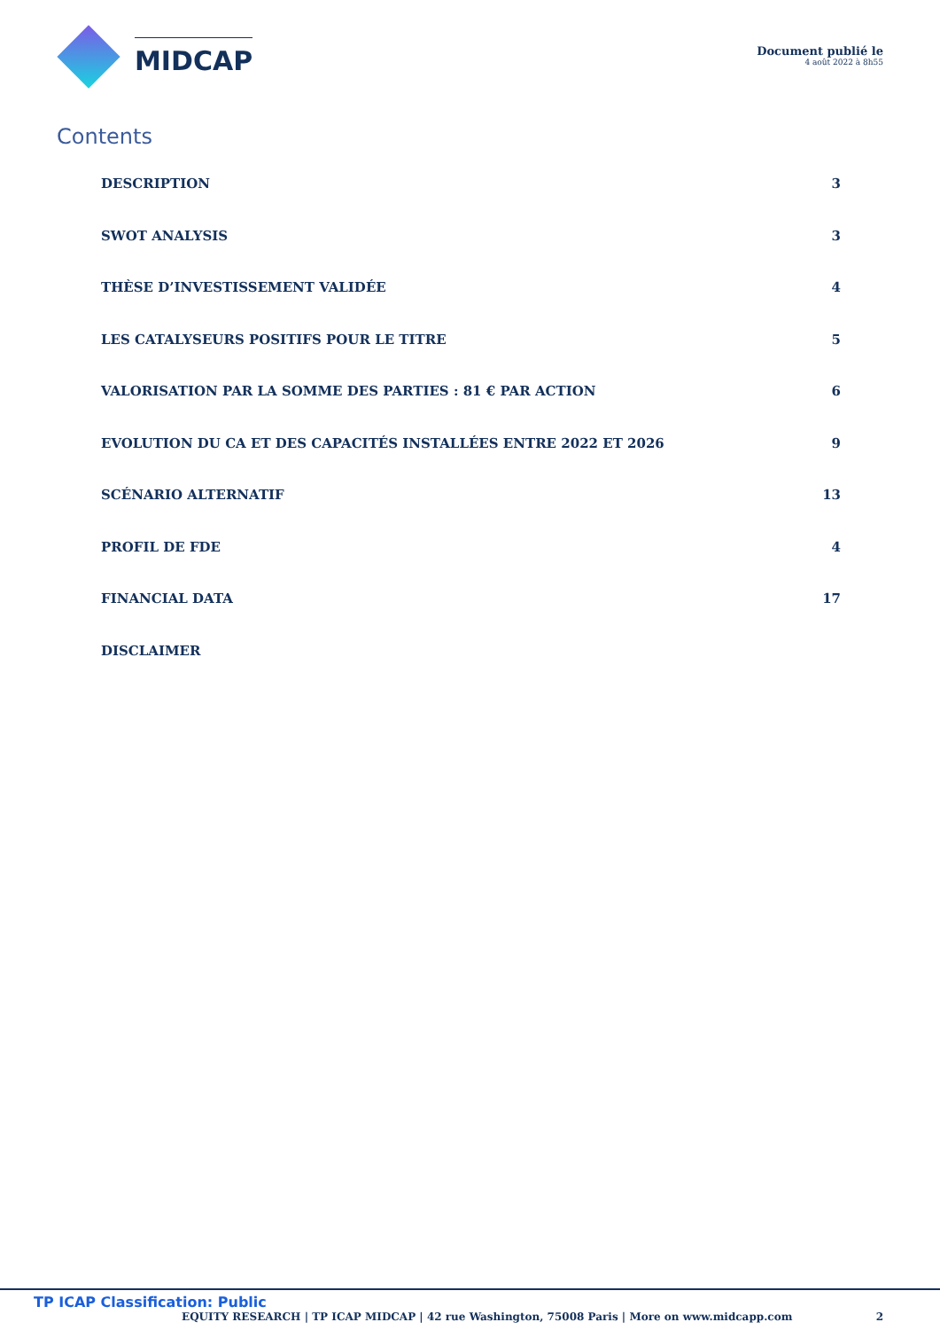MIDCAP
Document publié le
4 août 2022 à 8h55
Contents
DESCRIPTION 3
SWOT ANALYSIS 3
THÈSE D’INVESTISSEMENT VALIDÉE 4
LES CATALYSEURS POSITIFS POUR LE TITRE 5
VALORISATION PAR LA SOMME DES PARTIES : 81 € PAR ACTION 6
EVOLUTION DU CA ET DES CAPACITÉS INSTALLÉES ENTRE 2022 ET 2026 9
SCÉNARIO ALTERNATIF 13
PROFIL DE FDE 4
FINANCIAL DATA 17
DISCLAIMER
TP ICAP Classification: Public
EQUITY RESEARCH | TP ICAP MIDCAP | 42 rue Washington, 75008 Paris | More on www.midcapp.com 2